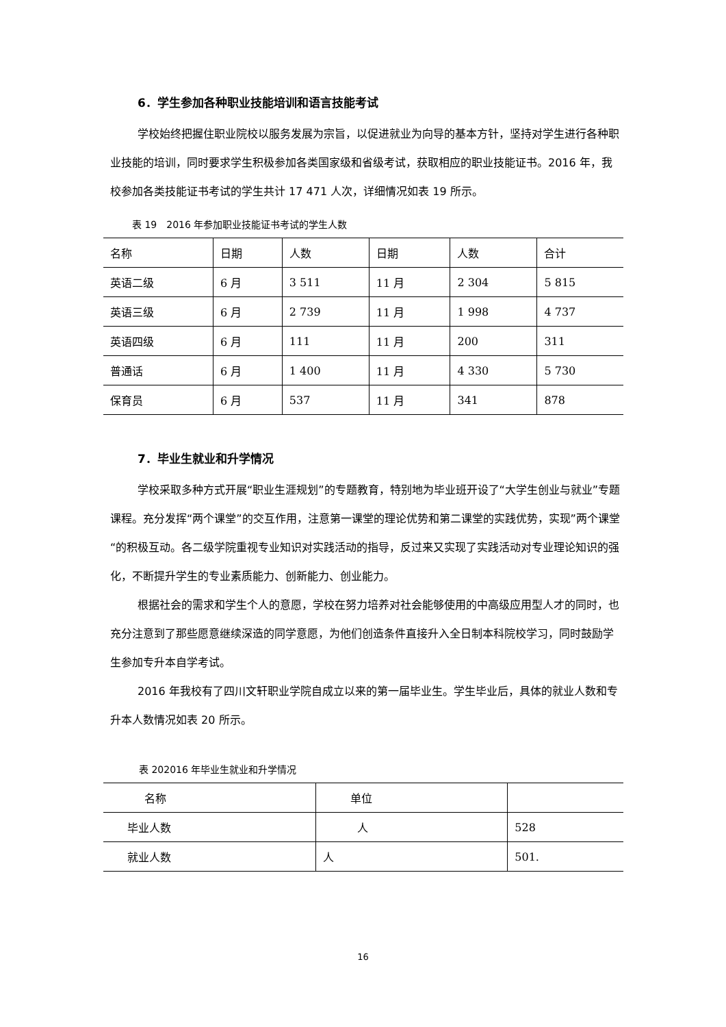6．学生参加各种职业技能培训和语言技能考试
学校始终把握住职业院校以服务发展为宗旨，以促进就业为向导的基本方针，坚持对学生进行各种职业技能的培训，同时要求学生积极参加各类国家级和省级考试，获取相应的职业技能证书。2016 年，我校参加各类技能证书考试的学生共计 17 471 人次，详细情况如表 19 所示。
表 19　2016 年参加职业技能证书考试的学生人数
| 名称 | 日期 | 人数 | 日期 | 人数 | 合计 |
| 英语二级 | 6 月 | 3 511 | 11 月 | 2 304 | 5 815 |
| 英语三级 | 6 月 | 2 739 | 11 月 | 1 998 | 4 737 |
| 英语四级 | 6 月 | 111 | 11 月 | 200 | 311 |
| 普通话 | 6 月 | 1 400 | 11 月 | 4 330 | 5 730 |
| 保育员 | 6 月 | 537 | 11 月 | 341 | 878 |
7．毕业生就业和升学情况
学校采取多种方式开展“职业生涯规划”的专题教育，特别地为毕业班开设了“大学生创业与就业”专题课程。充分发挥“两个课堂”的交互作用，注意第一课堂的理论优势和第二课堂的实践优势，实现”两个课堂“的积极互动。各二级学院重视专业知识对实践活动的指导，反过来又实现了实践活动对专业理论知识的强化，不断提升学生的专业素质能力、创新能力、创业能力。
根据社会的需求和学生个人的意愿，学校在努力培养对社会能够使用的中高级应用型人才的同时，也充分注意到了那些愿意继续深造的同学意愿，为他们创造条件直接升入全日制本科院校学习，同时鼓励学生参加专升本自学考试。
2016 年我校有了四川文轩职业学院自成立以来的第一届毕业生。学生毕业后，具体的就业人数和专升本人数情况如表 20 所示。
表 202016 年毕业生就业和升学情况
| 名称 | 单位 | |
| 毕业人数 | 人 | 528 |
| 就业人数 | 人 | 501. |
16